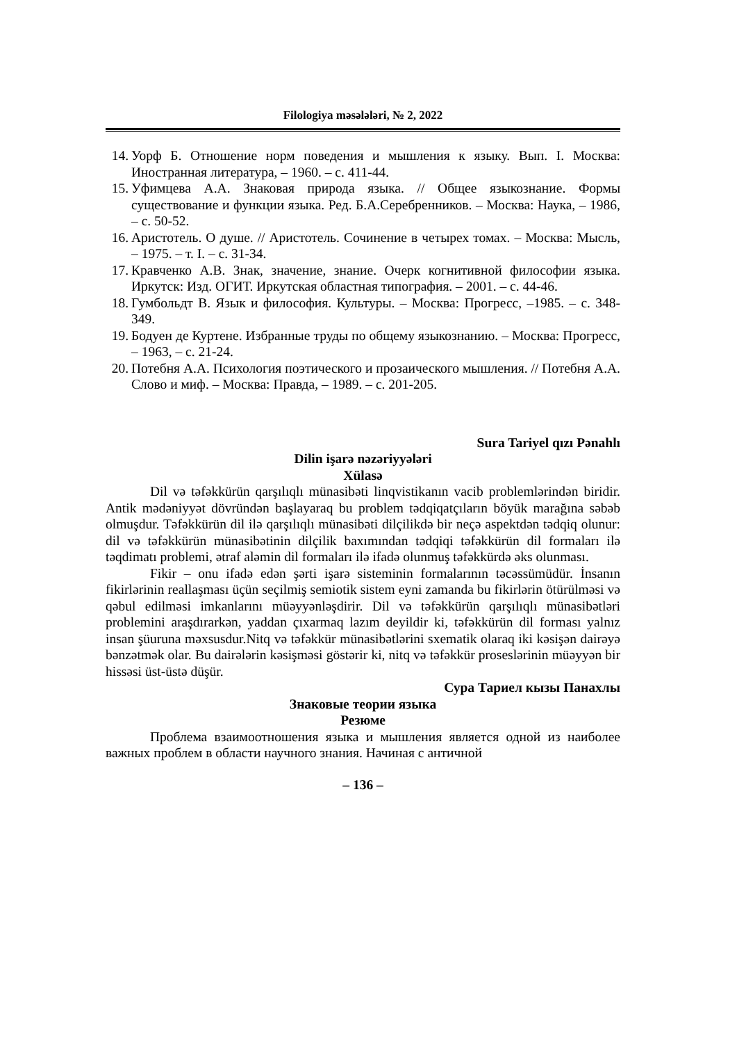Filologiya məsələləri, № 2, 2022
14. Уорф Б. Отношение норм поведения и мышления к языку. Вып. I. Москва: Иностранная литература, – 1960. – с. 411-44.
15. Уфимцева А.А. Знаковая природа языка. // Общее языкознание. Формы существование и функции языка. Ред. Б.А.Серебренников. – Москва: Наука, – 1986, – с. 50-52.
16. Аристотель. О душе. // Аристотель. Сочинение в четырех томах. – Москва: Мысль, – 1975. – т. I. – с. 31-34.
17. Кравченко А.В. Знак, значение, знание. Очерк когнитивной философии языка. Иркутск: Изд. ОГИТ. Иркутская областная типография. – 2001. – с. 44-46.
18. Гумбольдт В. Язык и философия. Культуры. – Москва: Прогресс, –1985. – с. 348-349.
19. Бодуен де Куртене. Избранные труды по общему языкознанию. – Москва: Прогресс, – 1963, – с. 21-24.
20. Потебня А.А. Психология поэтического и прозаического мышления. // Потебня А.А. Слово и миф. – Москва: Правда, – 1989. – с. 201-205.
Sura Tariyel qızı Pənahlı
Dilin işarə nəzəriyyələri
Xülasə
Dil və təfəkkürün qarşılıqlı münasibəti linqvistikanın vacib problemlərindən biridir. Antik mədəniyyət dövründən başlayaraq bu problem tədqiqatçıların böyük marağına səbəb olmuşdur. Təfəkkürün dil ilə qarşılıqlı münasibəti dilçilikdə bir neçə aspektdən tədqiq olunur: dil və təfəkkürün münasibətinin dilçilik baxımından tədqiqi təfəkkürün dil formaları ilə təqdimatı problemi, ətraf aləmin dil formaları ilə ifadə olunmuş təfəkkürdə əks olunması.
Fikir – onu ifadə edən şərti işarə sisteminin formalarının təcəssümüdür. İnsanın fikirlərinin reallaşması üçün seçilmiş semiotik sistem eyni zamanda bu fikirlərin ötürülməsi və qəbul edilməsi imkanlarını müəyyənləşdirir. Dil və təfəkkürün qarşılıqlı münasibətləri problemini araşdırarkən, yaddan çıxarmaq lazım deyildir ki, təfəkkürün dil forması yalnız insan şüuruna məxsusdur.Nitq və təfəkkür münasibətlərini sxematik olaraq iki kəsişən dairəyə bənzətmək olar. Bu dairələrin kəsişməsi göstərir ki, nitq və təfəkkür proseslərinin müəyyən bir hissəsi üst-üstə düşür.
Сура Тариел кызы Панахлы
Знаковые теории языка
Резюме
Проблема взаимоотношения языка и мышления является одной из наиболее важных проблем в области научного знания. Начиная с античной
– 136 –